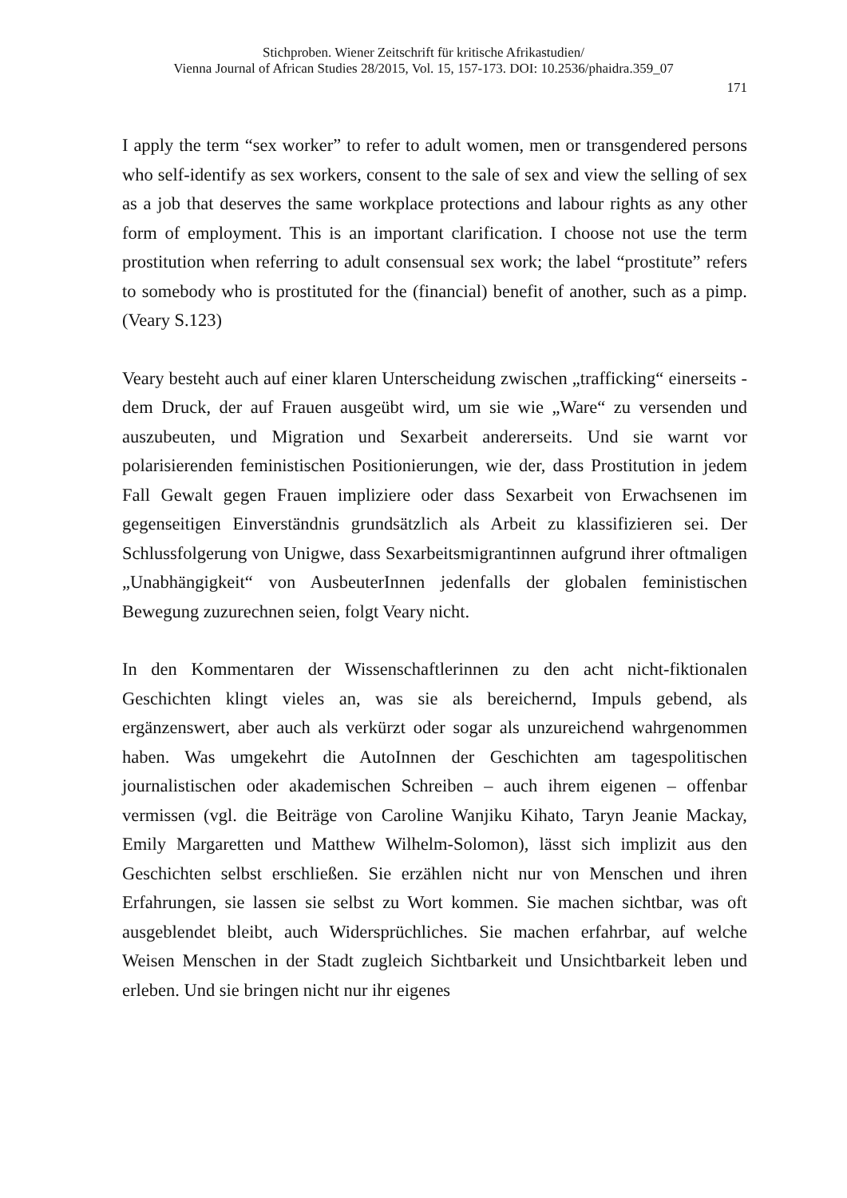Stichproben. Wiener Zeitschrift für kritische Afrikastudien/
Vienna Journal of African Studies 28/2015, Vol. 15, 157-173. DOI: 10.2536/phaidra.359_07
171
I apply the term “sex worker” to refer to adult women, men or transgendered persons who self-identify as sex workers, consent to the sale of sex and view the selling of sex as a job that deserves the same workplace protections and labour rights as any other form of employment. This is an important clarification. I choose not use the term prostitution when referring to adult consensual sex work; the label “prostitute” refers to somebody who is prostituted for the (financial) benefit of another, such as a pimp. (Veary S.123)
Veary besteht auch auf einer klaren Unterscheidung zwischen „trafficking“ einerseits - dem Druck, der auf Frauen ausgeübt wird, um sie wie „Ware“ zu versenden und auszubeuten, und Migration und Sexarbeit andererseits. Und sie warnt vor polarisierenden feministischen Positionierungen, wie der, dass Prostitution in jedem Fall Gewalt gegen Frauen impliziere oder dass Sexarbeit von Erwachsenen im gegenseitigen Einverständnis grundsätzlich als Arbeit zu klassifizieren sei. Der Schlussfolgerung von Unigwe, dass Sexarbeitsmigrantinnen aufgrund ihrer oftmaligen „Unabhängigkeit“ von AusbeuterInnen jedenfalls der globalen feministischen Bewegung zuzurechnen seien, folgt Veary nicht.
In den Kommentaren der Wissenschaftlerinnen zu den acht nicht-fiktionalen Geschichten klingt vieles an, was sie als bereichernd, Impuls gebend, als ergänzenswert, aber auch als verkürzt oder sogar als unzureichend wahrgenommen haben. Was umgekehrt die AutoInnen der Geschichten am tagespolitischen journalistischen oder akademischen Schreiben – auch ihrem eigenen – offenbar vermissen (vgl. die Beiträge von Caroline Wanjiku Kihato, Taryn Jeanie Mackay, Emily Margaretten und Matthew Wilhelm-Solomon), lässt sich implizit aus den Geschichten selbst erschließen. Sie erzählen nicht nur von Menschen und ihren Erfahrungen, sie lassen sie selbst zu Wort kommen. Sie machen sichtbar, was oft ausgeblendet bleibt, auch Widersprüchliches. Sie machen erfahrbar, auf welche Weisen Menschen in der Stadt zugleich Sichtbarkeit und Unsichtbarkeit leben und erleben. Und sie bringen nicht nur ihr eigenes